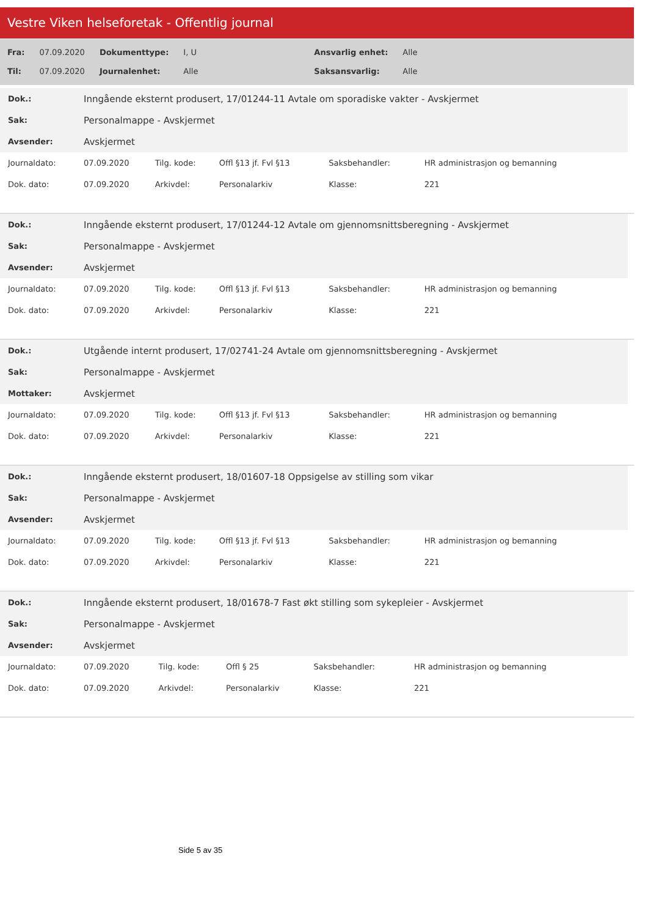Vestre Viken helseforetak - Offentlig journal
| Fra: | 07.09.2020 | Dokumenttype: | I, U | Ansvarlig enhet: | Alle |
| Til: | 07.09.2020 | Journalenhet: | Alle | Saksansvarlig: | Alle |
| Dok.: | Inngående eksternt produsert, 17/01244-11 Avtale om sporadiske vakter - Avskjermet |
| Sak: | Personalmappe - Avskjermet |
| Avsender: | Avskjermet |
| Journaldato: | 07.09.2020 | Tilg. kode: | Offl §13 jf. Fvl §13 | Saksbehandler: | HR administrasjon og bemanning |
| Dok. dato: | 07.09.2020 | Arkivdel: | Personalarkiv | Klasse: | 221 |
| Dok.: | Inngående eksternt produsert, 17/01244-12 Avtale om gjennomsnittsberegning - Avskjermet |
| Sak: | Personalmappe - Avskjermet |
| Avsender: | Avskjermet |
| Journaldato: | 07.09.2020 | Tilg. kode: | Offl §13 jf. Fvl §13 | Saksbehandler: | HR administrasjon og bemanning |
| Dok. dato: | 07.09.2020 | Arkivdel: | Personalarkiv | Klasse: | 221 |
| Dok.: | Utgående internt produsert, 17/02741-24 Avtale om gjennomsnittsberegning - Avskjermet |
| Sak: | Personalmappe - Avskjermet |
| Mottaker: | Avskjermet |
| Journaldato: | 07.09.2020 | Tilg. kode: | Offl §13 jf. Fvl §13 | Saksbehandler: | HR administrasjon og bemanning |
| Dok. dato: | 07.09.2020 | Arkivdel: | Personalarkiv | Klasse: | 221 |
| Dok.: | Inngående eksternt produsert, 18/01607-18 Oppsigelse av stilling som vikar |
| Sak: | Personalmappe - Avskjermet |
| Avsender: | Avskjermet |
| Journaldato: | 07.09.2020 | Tilg. kode: | Offl §13 jf. Fvl §13 | Saksbehandler: | HR administrasjon og bemanning |
| Dok. dato: | 07.09.2020 | Arkivdel: | Personalarkiv | Klasse: | 221 |
| Dok.: | Inngående eksternt produsert, 18/01678-7 Fast økt stilling som sykepleier - Avskjermet |
| Sak: | Personalmappe - Avskjermet |
| Avsender: | Avskjermet |
| Journaldato: | 07.09.2020 | Tilg. kode: | Offl § 25 | Saksbehandler: | HR administrasjon og bemanning |
| Dok. dato: | 07.09.2020 | Arkivdel: | Personalarkiv | Klasse: | 221 |
Side 5 av 35